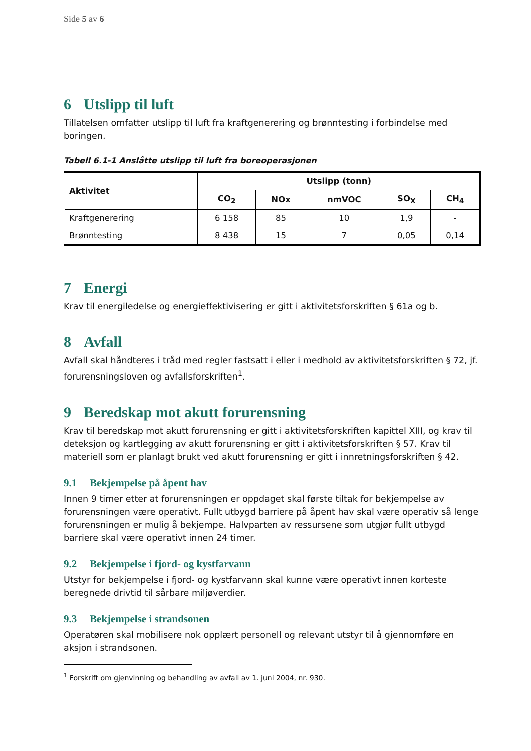Side 5 av 6
6 Utslipp til luft
Tillatelsen omfatter utslipp til luft fra kraftgenerering og brønntesting i forbindelse med boringen.
Tabell 6.1-1 Anslåtte utslipp til luft fra boreoperasjonen
| Aktivitet | Utslipp (tonn) | | | | |
| --- | --- | --- | --- | --- | --- |
| | CO<sub>2</sub> | NOx | nmVOC | SO<sub>X</sub> | CH<sub>4</sub> |
| Kraftgenerering | 6 158 | 85 | 10 | 1,9 | - |
| Brønntesting | 8 438 | 15 | 7 | 0,05 | 0,14 |
7 Energi
Krav til energiledelse og energieffektivisering er gitt i aktivitetsforskriften § 61a og b.
8 Avfall
Avfall skal håndteres i tråd med regler fastsatt i eller i medhold av aktivitetsforskriften § 72, jf. forurensningsloven og avfallsforskriften<sup>1</sup>.
9 Beredskap mot akutt forurensning
Krav til beredskap mot akutt forurensning er gitt i aktivitetsforskriften kapittel XIII, og krav til deteksjon og kartlegging av akutt forurensning er gitt i aktivitetsforskriften § 57. Krav til materiell som er planlagt brukt ved akutt forurensning er gitt i innretningsforskriften § 42.
9.1 Bekjempelse på åpent hav
Innen 9 timer etter at forurensningen er oppdaget skal første tiltak for bekjempelse av forurensningen være operativt. Fullt utbygd barriere på åpent hav skal være operativ så lenge forurensningen er mulig å bekjempe. Halvparten av ressursene som utgjør fullt utbygd barriere skal være operativt innen 24 timer.
9.2 Bekjempelse i fjord- og kystfarvann
Utstyr for bekjempelse i fjord- og kystfarvann skal kunne være operativt innen korteste beregnede drivtid til sårbare miljøverdier.
9.3 Bekjempelse i strandsonen
Operatøren skal mobilisere nok opplært personell og relevant utstyr til å gjennomføre en aksjon i strandsonen.
<sup>1</sup> Forskrift om gjenvinning og behandling av avfall av 1. juni 2004, nr. 930.